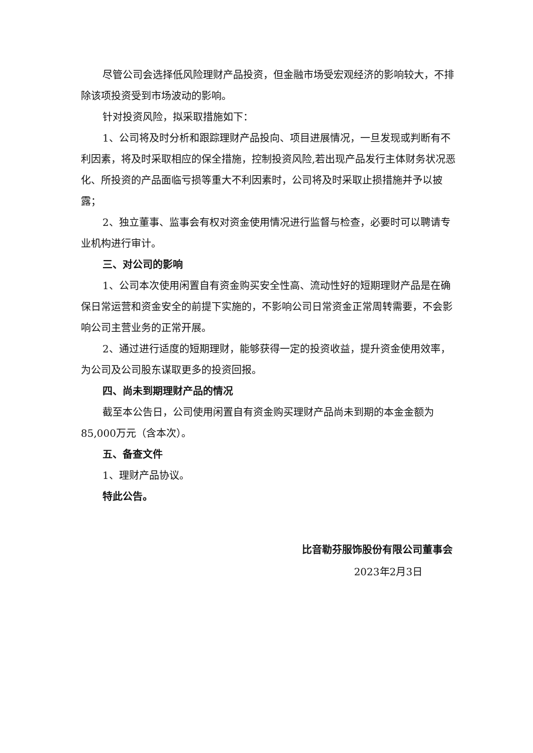尽管公司会选择低风险理财产品投资，但金融市场受宏观经济的影响较大，不排除该项投资受到市场波动的影响。
针对投资风险，拟采取措施如下：
1、公司将及时分析和跟踪理财产品投向、项目进展情况，一旦发现或判断有不利因素，将及时采取相应的保全措施，控制投资风险,若出现产品发行主体财务状况恶化、所投资的产品面临亏损等重大不利因素时，公司将及时采取止损措施并予以披露；
2、独立董事、监事会有权对资金使用情况进行监督与检查，必要时可以聘请专业机构进行审计。
三、对公司的影响
1、公司本次使用闲置自有资金购买安全性高、流动性好的短期理财产品是在确保日常运营和资金安全的前提下实施的，不影响公司日常资金正常周转需要，不会影响公司主营业务的正常开展。
2、通过进行适度的短期理财，能够获得一定的投资收益，提升资金使用效率，为公司及公司股东谋取更多的投资回报。
四、尚未到期理财产品的情况
截至本公告日，公司使用闲置自有资金购买理财产品尚未到期的本金金额为85,000万元（含本次）。
五、备查文件
1、理财产品协议。
特此公告。
比音勒芬服饰股份有限公司董事会
2023年2月3日